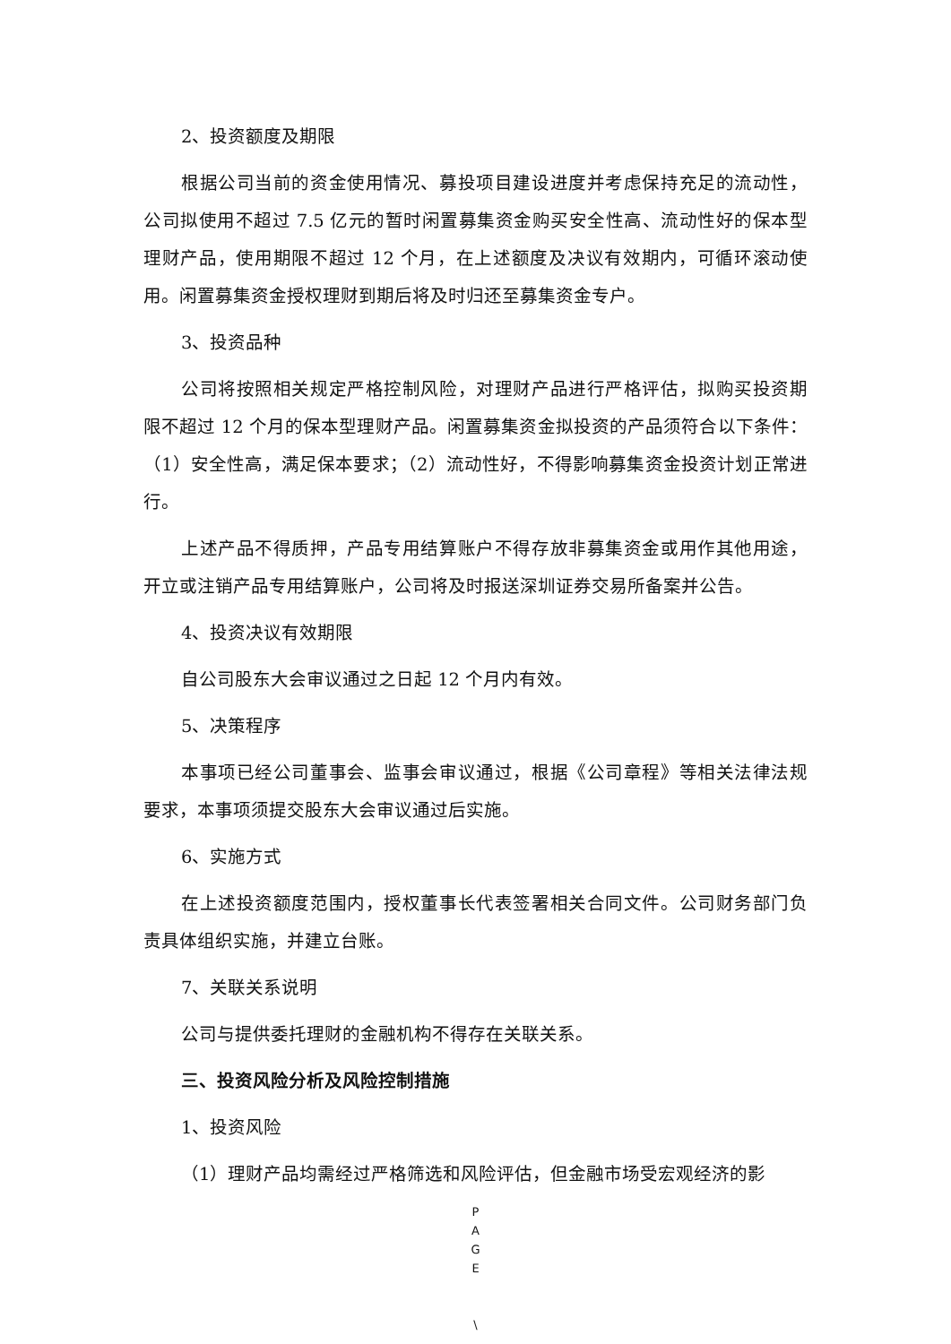2、投资额度及期限
根据公司当前的资金使用情况、募投项目建设进度并考虑保持充足的流动性，公司拟使用不超过 7.5 亿元的暂时闲置募集资金购买安全性高、流动性好的保本型理财产品，使用期限不超过 12 个月，在上述额度及决议有效期内，可循环滚动使用。闲置募集资金授权理财到期后将及时归还至募集资金专户。
3、投资品种
公司将按照相关规定严格控制风险，对理财产品进行严格评估，拟购买投资期限不超过 12 个月的保本型理财产品。闲置募集资金拟投资的产品须符合以下条件：（1）安全性高，满足保本要求；（2）流动性好，不得影响募集资金投资计划正常进行。
上述产品不得质押，产品专用结算账户不得存放非募集资金或用作其他用途，开立或注销产品专用结算账户，公司将及时报送深圳证券交易所备案并公告。
4、投资决议有效期限
自公司股东大会审议通过之日起 12 个月内有效。
5、决策程序
本事项已经公司董事会、监事会审议通过，根据《公司章程》等相关法律法规要求，本事项须提交股东大会审议通过后实施。
6、实施方式
在上述投资额度范围内，授权董事长代表签署相关合同文件。公司财务部门负责具体组织实施，并建立台账。
7、关联关系说明
公司与提供委托理财的金融机构不得存在关联关系。
三、投资风险分析及风险控制措施
1、投资风险
（1）理财产品均需经过严格筛选和风险评估，但金融市场受宏观经济的影
P
A
G
E
\